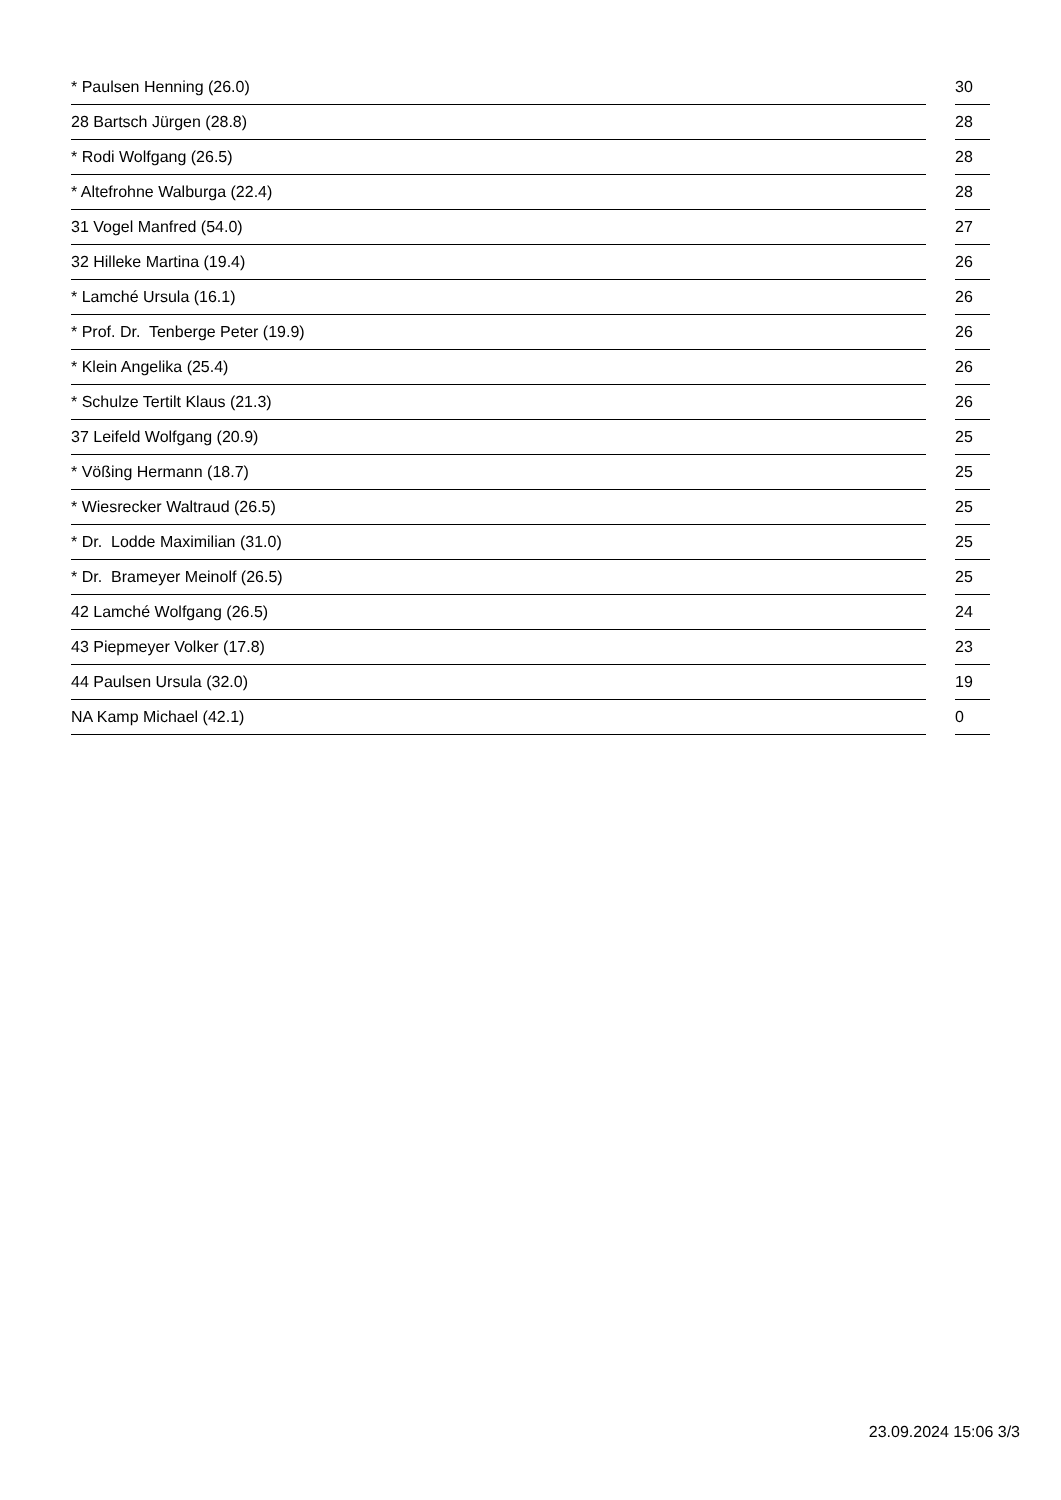| * Paulsen Henning (26.0) | | 30 |
| 28 Bartsch Jürgen (28.8) | | 28 |
| * Rodi Wolfgang (26.5) | | 28 |
| * Altefrohne Walburga (22.4) | | 28 |
| 31 Vogel Manfred (54.0) | | 27 |
| 32 Hilleke Martina (19.4) | | 26 |
| * Lamché Ursula (16.1) | | 26 |
| * Prof. Dr. Tenberge Peter (19.9) | | 26 |
| * Klein Angelika (25.4) | | 26 |
| * Schulze Tertilt Klaus (21.3) | | 26 |
| 37 Leifeld Wolfgang (20.9) | | 25 |
| * Vößing Hermann (18.7) | | 25 |
| * Wiesrecker Waltraud (26.5) | | 25 |
| * Dr. Lodde Maximilian (31.0) | | 25 |
| * Dr. Brameyer Meinolf (26.5) | | 25 |
| 42 Lamché Wolfgang (26.5) | | 24 |
| 43 Piepmeyer Volker (17.8) | | 23 |
| 44 Paulsen Ursula (32.0) | | 19 |
| NA Kamp Michael (42.1) | | 0 |
23.09.2024 15:06 3/3